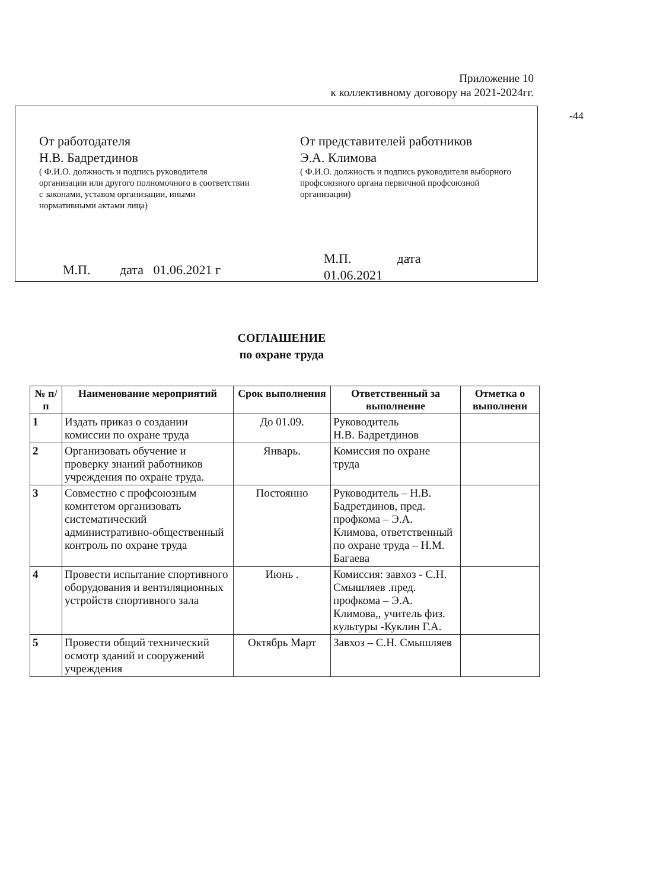Приложение 10
к коллективному договору на 2021-2024гг.
-44
От работодателя
Н.В. Бадретдинов
( Ф.И.О. должность и подпись руководителя организации или другого полномочного в соответствии с законами, уставом организации, иными нормативными актами лица)
М.П. дата 01.06.2021 г
От представителей работников
Э.А. Климова
( Ф.И.О. должность и подпись руководителя выборного профсоюзного органа первичной профсоюзной организации)
М.П. дата
01.06.2021
СОГЛАШЕНИЕ
по охране труда
| № п/п | Наименование мероприятий | Срок выполнения | Ответственный за выполнение | Отметка о выполнени |
| --- | --- | --- | --- | --- |
| 1 | Издать приказ о создании комиссии по охране труда | До 01.09. | Руководитель Н.В. Бадретдинов | |
| 2 | Организовать обучение и проверку знаний работников учреждения по охране труда. | Январь. | Комиссия по охране труда | |
| 3 | Совместно с профсоюзным комитетом организовать систематический административно-общественный контроль по охране труда | Постоянно | Руководитель – Н.В. Бадретдинов, пред. профкома – Э.А. Климова, ответственный по охране труда – Н.М. Багаева | |
| 4 | Провести испытание спортивного оборудования и вентиляционных устройств спортивного зала | Июнь . | Комиссия: завхоз - С.Н. Смышляев .пред. профкома – Э.А. Климова,, учитель физ. культуры -Куклин Г.А. | |
| 5 | Провести общий технический осмотр зданий и сооружений учреждения | Октябрь Март | Завхоз – С.Н. Смышляев | |